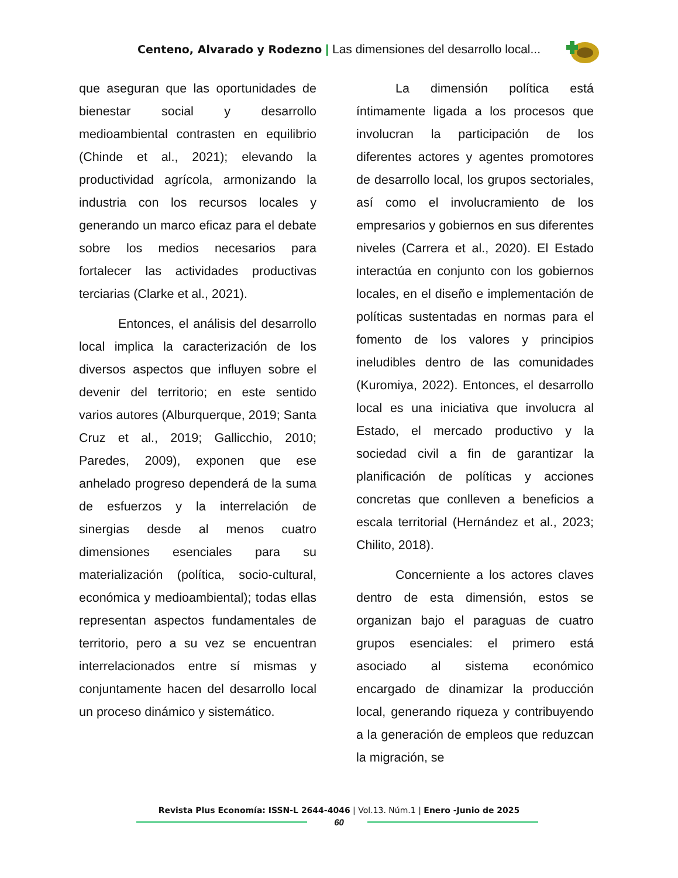Centeno, Alvarado y Rodezno | Las dimensiones del desarrollo local...
que aseguran que las oportunidades de bienestar social y desarrollo medioambiental contrasten en equilibrio (Chinde et al., 2021); elevando la productividad agrícola, armonizando la industria con los recursos locales y generando un marco eficaz para el debate sobre los medios necesarios para fortalecer las actividades productivas terciarias (Clarke et al., 2021).
Entonces, el análisis del desarrollo local implica la caracterización de los diversos aspectos que influyen sobre el devenir del territorio; en este sentido varios autores (Alburquerque, 2019; Santa Cruz et al., 2019; Gallicchio, 2010; Paredes, 2009), exponen que ese anhelado progreso dependerá de la suma de esfuerzos y la interrelación de sinergias desde al menos cuatro dimensiones esenciales para su materialización (política, socio-cultural, económica y medioambiental); todas ellas representan aspectos fundamentales de territorio, pero a su vez se encuentran interrelacionados entre sí mismas y conjuntamente hacen del desarrollo local un proceso dinámico y sistemático.
La dimensión política está íntimamente ligada a los procesos que involucran la participación de los diferentes actores y agentes promotores de desarrollo local, los grupos sectoriales, así como el involucramiento de los empresarios y gobiernos en sus diferentes niveles (Carrera et al., 2020). El Estado interactúa en conjunto con los gobiernos locales, en el diseño e implementación de políticas sustentadas en normas para el fomento de los valores y principios ineludibles dentro de las comunidades (Kuromiya, 2022). Entonces, el desarrollo local es una iniciativa que involucra al Estado, el mercado productivo y la sociedad civil a fin de garantizar la planificación de políticas y acciones concretas que conlleven a beneficios a escala territorial (Hernández et al., 2023; Chilito, 2018).
Concerniente a los actores claves dentro de esta dimensión, estos se organizan bajo el paraguas de cuatro grupos esenciales: el primero está asociado al sistema económico encargado de dinamizar la producción local, generando riqueza y contribuyendo a la generación de empleos que reduzcan la migración, se
Revista Plus Economía: ISSN-L 2644-4046 | Vol.13. Núm.1 | Enero -Junio de 2025
60